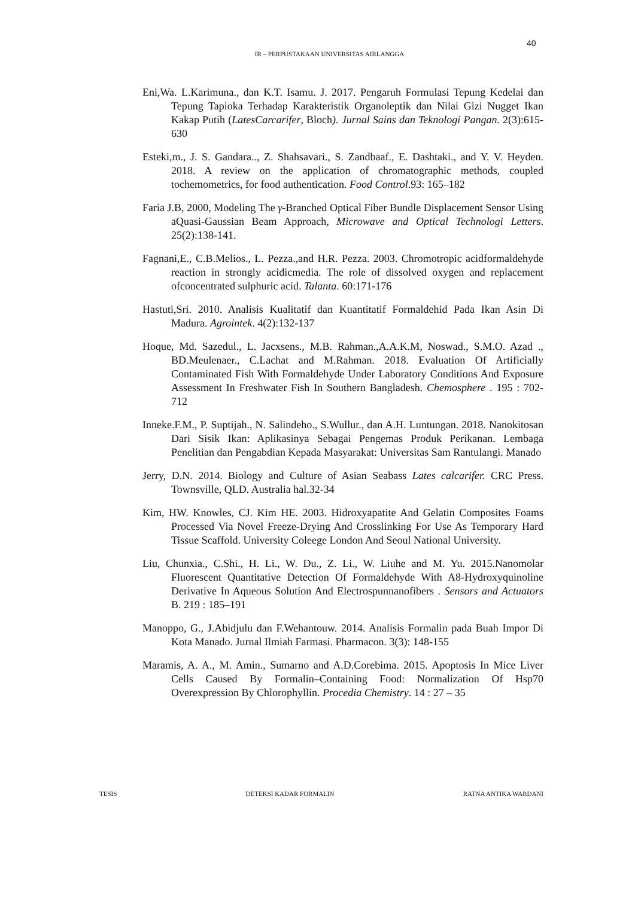40
IR – PERPUSTAKAAN UNIVERSITAS AIRLANGGA
Eni,Wa. L.Karimuna., dan K.T. Isamu. J. 2017. Pengaruh Formulasi Tepung Kedelai dan Tepung Tapioka Terhadap Karakteristik Organoleptik dan Nilai Gizi Nugget Ikan Kakap Putih (LatesCarcarifer, Bloch). Jurnal Sains dan Teknologi Pangan. 2(3):615-630
Esteki,m., J. S. Gandara.., Z. Shahsavari., S. Zandbaaf., E. Dashtaki., and Y. V. Heyden. 2018. A review on the application of chromatographic methods, coupled tochemometrics, for food authentication. Food Control.93: 165–182
Faria J.B, 2000, Modeling The γ-Branched Optical Fiber Bundle Displacement Sensor Using aQuasi-Gaussian Beam Approach, Microwave and Optical Technologi Letters. 25(2):138-141.
Fagnani,E., C.B.Melios., L. Pezza.,and H.R. Pezza. 2003. Chromotropic acidformaldehyde reaction in strongly acidicmedia. The role of dissolved oxygen and replacement ofconcentrated sulphuric acid. Talanta. 60:171-176
Hastuti,Sri. 2010. Analisis Kualitatif dan Kuantitatif Formaldehid Pada Ikan Asin Di Madura. Agrointek. 4(2):132-137
Hoque, Md. Sazedul., L. Jacxsens., M.B. Rahman.,A.A.K.M, Noswad., S.M.O. Azad ., BD.Meulenaer., C.Lachat and M.Rahman. 2018. Evaluation Of Artificially Contaminated Fish With Formaldehyde Under Laboratory Conditions And Exposure Assessment In Freshwater Fish In Southern Bangladesh. Chemosphere . 195 : 702-712
Inneke.F.M., P. Suptijah., N. Salindeho., S.Wullur., dan A.H. Luntungan. 2018. Nanokitosan Dari Sisik Ikan: Aplikasinya Sebagai Pengemas Produk Perikanan. Lembaga Penelitian dan Pengabdian Kepada Masyarakat: Universitas Sam Rantulangi. Manado
Jerry, D.N. 2014. Biology and Culture of Asian Seabass Lates calcarifer. CRC Press. Townsville, QLD. Australia hal.32-34
Kim, HW. Knowles, CJ. Kim HE. 2003. Hidroxyapatite And Gelatin Composites Foams Processed Via Novel Freeze-Drying And Crosslinking For Use As Temporary Hard Tissue Scaffold. University Coleege London And Seoul National University.
Liu, Chunxia., C.Shi., H. Li., W. Du., Z. Li., W. Liuhe and M. Yu. 2015.Nanomolar Fluorescent Quantitative Detection Of Formaldehyde With A8-Hydroxyquinoline Derivative In Aqueous Solution And Electrospunnanofibers . Sensors and Actuators B. 219 : 185–191
Manoppo, G., J.Abidjulu dan F.Wehantouw. 2014. Analisis Formalin pada Buah Impor Di Kota Manado. Jurnal Ilmiah Farmasi. Pharmacon. 3(3): 148-155
Maramis, A. A., M. Amin., Sumarno and A.D.Corebima. 2015. Apoptosis In Mice Liver Cells Caused By Formalin–Containing Food: Normalization Of Hsp70 Overexpression By Chlorophyllin. Procedia Chemistry. 14 : 27 – 35
TESIS DETEKSI KADAR FORMALIN RATNA ANTIKA WARDANI